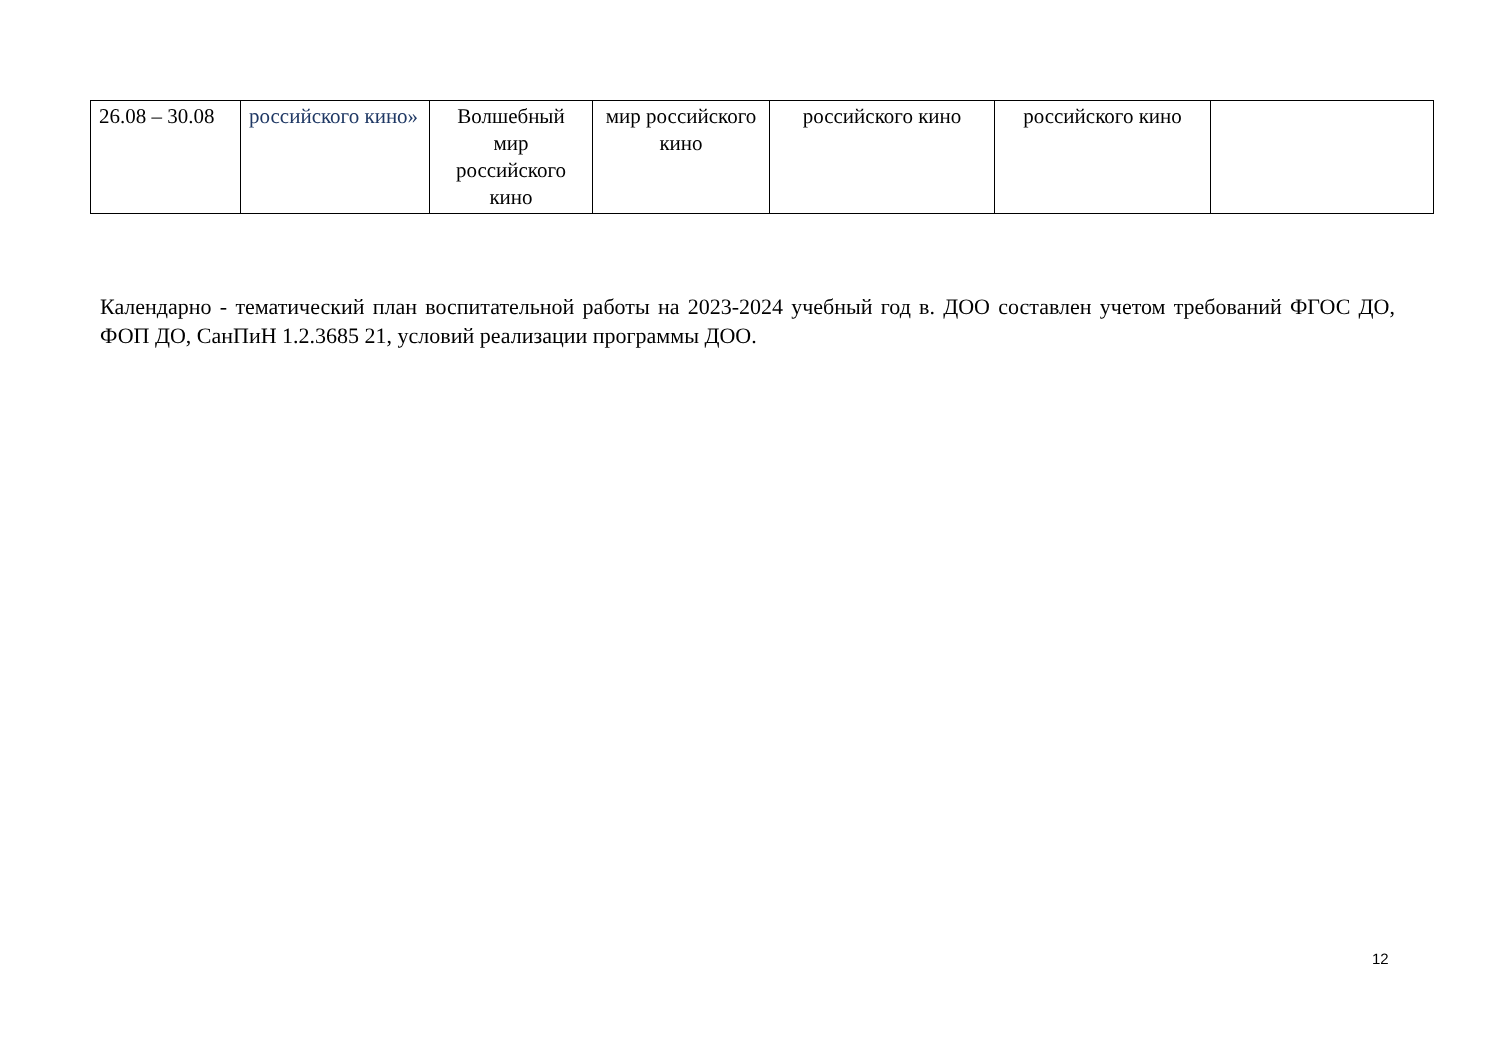| 26.08 – 30.08 | российского кино» | Волшебный мир российского кино | мир российского кино | российского кино | российского кино | |
Календарно - тематический план воспитательной работы на 2023-2024 учебный год в. ДОО составлен учетом требований ФГОС ДО, ФОП ДО, СанПиН 1.2.3685 21, условий реализации программы ДОО.
12